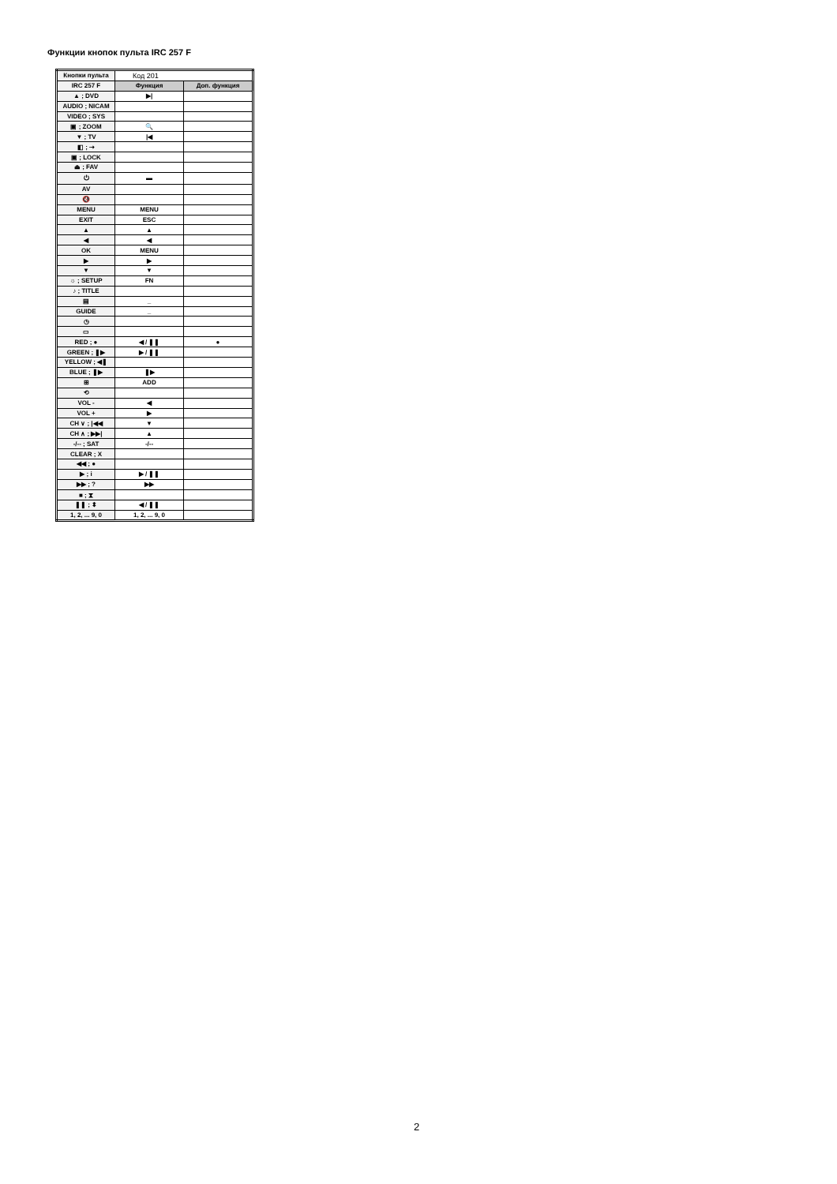Функции кнопок пульта IRC 257 F
| Кнопки пульта | Код 201 | |
| IRC 257 F | Функция | Доп. функция |
| ▲ ; DVD | ▶/ | |
| AUDIO ; NICAM | | |
| VIDEO ; SYS | | |
| ▣ ; ZOOM | 🔍 | |
| ▼ ; TV | /◀ | |
| ◧ ; ⇢ | | |
| ▣ ; LOCK | | |
| ⏏ ; FAV | | |
| ⏻ | ▬ | |
| AV | | |
| 🔇 | | |
| MENU | MENU | |
| EXIT | ESC | |
| ▲ | ▲ | |
| ◀ | ◀ | |
| OK | MENU | |
| ▶ | ▶ | |
| ▼ | ▼ | |
| ☼ ; SETUP | FN | |
| ♪ ; TITLE | | |
| ▤ | _ | |
| GUIDE | _ | |
| ◷ | | |
| ▭ | | |
| RED ; ● | ◀ / ❚❚ | ● |
| GREEN ; ❚▶ | ▶ / ❚❚ | |
| YELLOW ; ◀❚ | | |
| BLUE ; ❚▶ | ❚▶ | |
| ⊞ | ADD | |
| ⟲ | | |
| VOL - | ◀ | |
| VOL + | ▶ | |
| CH ∨ ; /◀◀ | ▼ | |
| CH ∧ ; ▶▶/ | ▲ | |
| -/-- ; SAT | -/-- | |
| CLEAR ; X | | |
| ◀◀ ; ● | | |
| ▶ ; i | ▶ / ❚❚ | |
| ▶▶ ; ? | ▶▶ | |
| ■ ; ⧗ | | |
| ❚❚ ; ⬍ | ◀ / ❚❚ | |
| 1, 2, ... 9, 0 | 1, 2, ... 9, 0 | |
2